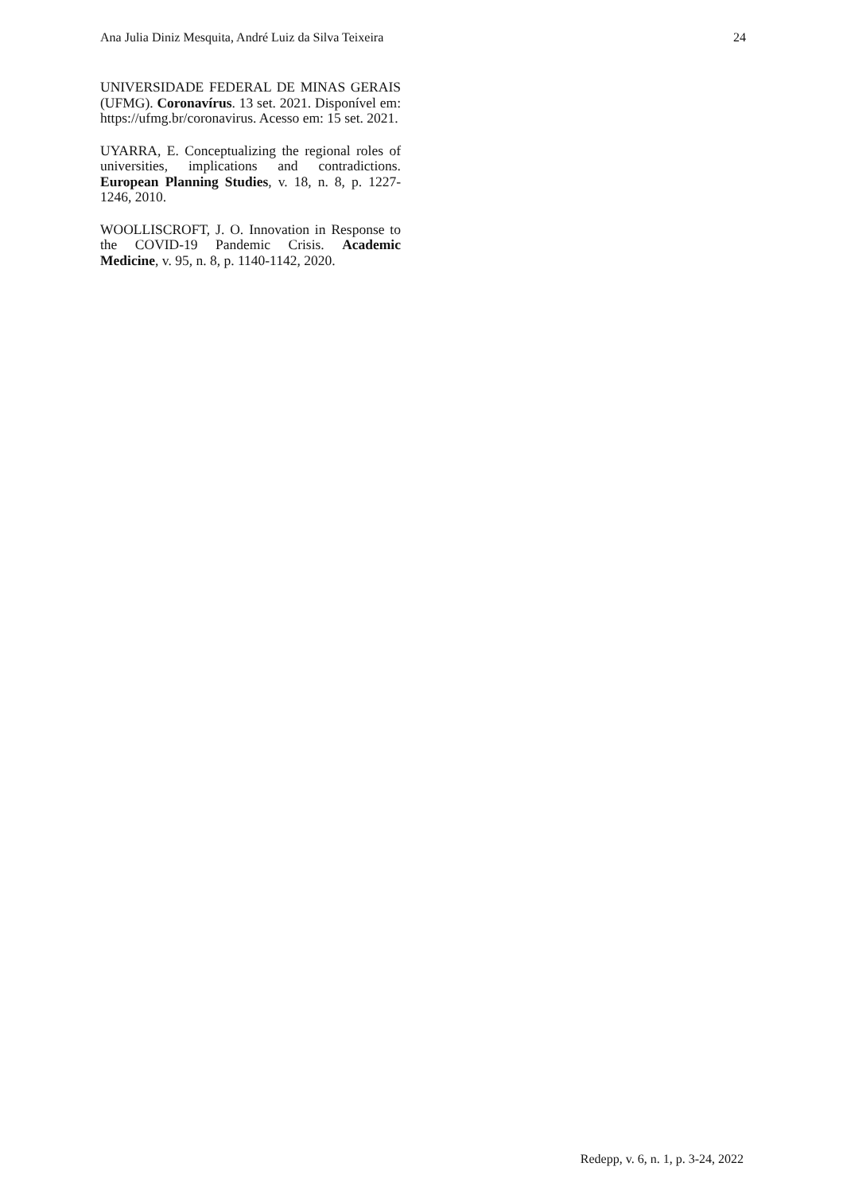Ana Julia Diniz Mesquita, André Luiz da Silva Teixeira 24
UNIVERSIDADE FEDERAL DE MINAS GERAIS (UFMG). Coronavírus. 13 set. 2021. Disponível em: https://ufmg.br/coronavirus. Acesso em: 15 set. 2021.
UYARRA, E. Conceptualizing the regional roles of universities, implications and contradictions. European Planning Studies, v. 18, n. 8, p. 1227-1246, 2010.
WOOLLISCROFT, J. O. Innovation in Response to the COVID-19 Pandemic Crisis. Academic Medicine, v. 95, n. 8, p. 1140-1142, 2020.
Redepp, v. 6, n. 1, p. 3-24, 2022